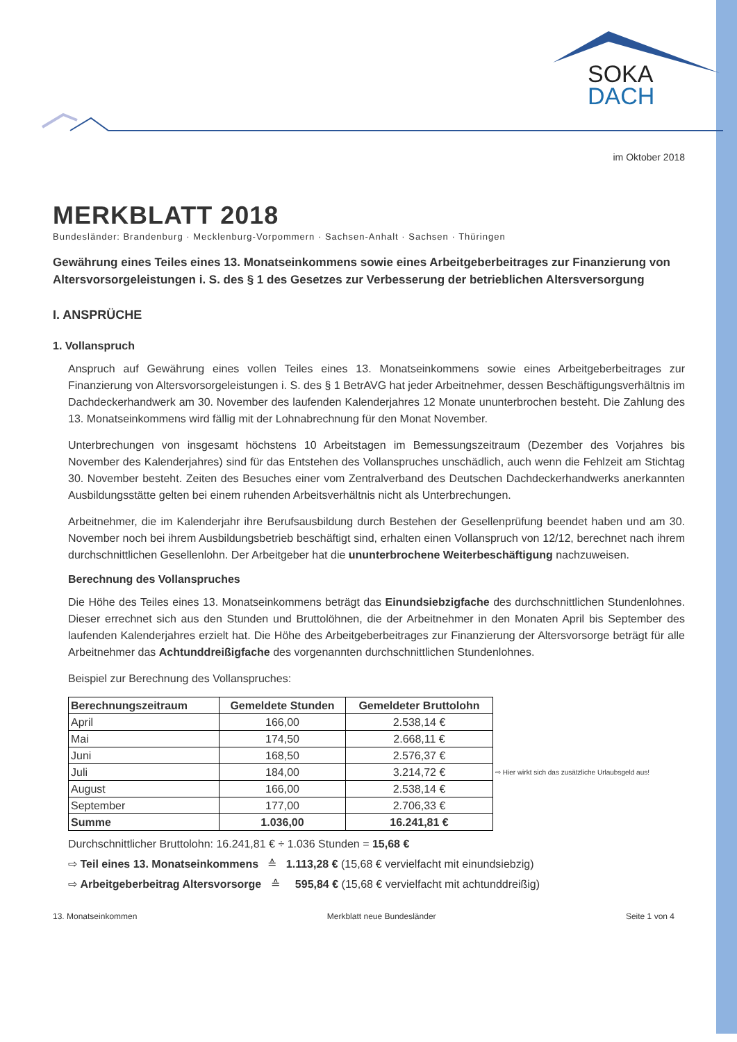SOKA
DACH
im Oktober 2018
MERKBLATT 2018
Bundesländer: Brandenburg · Mecklenburg-Vorpommern · Sachsen-Anhalt · Sachsen · Thüringen
Gewährung eines Teiles eines 13. Monatseinkommens sowie eines Arbeitgeberbeitrages zur Finanzierung von Altersvorsorgeleistungen i. S. des § 1 des Gesetzes zur Verbesserung der betrieblichen Altersversorgung
I. ANSPRÜCHE
1. Vollanspruch
Anspruch auf Gewährung eines vollen Teiles eines 13. Monatseinkommens sowie eines Arbeitgeberbeitrages zur Finanzierung von Altersvorsorgeleistungen i. S. des § 1 BetrAVG hat jeder Arbeitnehmer, dessen Beschäftigungsverhältnis im Dachdeckerhandwerk am 30. November des laufenden Kalenderjahres 12 Monate ununterbrochen besteht. Die Zahlung des 13. Monatseinkommens wird fällig mit der Lohnabrechnung für den Monat November.
Unterbrechungen von insgesamt höchstens 10 Arbeitstagen im Bemessungszeitraum (Dezember des Vorjahres bis November des Kalenderjahres) sind für das Entstehen des Vollanspruches unschädlich, auch wenn die Fehlzeit am Stichtag 30. November besteht. Zeiten des Besuches einer vom Zentralverband des Deutschen Dachdeckerhandwerks anerkannten Ausbildungsstätte gelten bei einem ruhenden Arbeitsverhältnis nicht als Unterbrechungen.
Arbeitnehmer, die im Kalenderjahr ihre Berufsausbildung durch Bestehen der Gesellenprüfung beendet haben und am 30. November noch bei ihrem Ausbildungsbetrieb beschäftigt sind, erhalten einen Vollanspruch von 12/12, berechnet nach ihrem durchschnittlichen Gesellenlohn. Der Arbeitgeber hat die ununterbrochene Weiterbeschäftigung nachzuweisen.
Berechnung des Vollanspruches
Die Höhe des Teiles eines 13. Monatseinkommens beträgt das Einundsiebzigfache des durchschnittlichen Stundenlohnes. Dieser errechnet sich aus den Stunden und Bruttolöhnen, die der Arbeitnehmer in den Monaten April bis September des laufenden Kalenderjahres erzielt hat. Die Höhe des Arbeitgeberbeitrages zur Finanzierung der Altersvorsorge beträgt für alle Arbeitnehmer das Achtunddreißigfache des vorgenannten durchschnittlichen Stundenlohnes.
Beispiel zur Berechnung des Vollanspruches:
| Berechnungszeitraum | Gemeldete Stunden | Gemeldeter Bruttolohn | |
| April | 166,00 | 2.538,14 € | |
| Mai | 174,50 | 2.668,11 € | |
| Juni | 168,50 | 2.576,37 € | |
| Juli | 184,00 | 3.214,72 € | ⇨ Hier wirkt sich das zusätzliche Urlaubsgeld aus! |
| August | 166,00 | 2.538,14 € | |
| September | 177,00 | 2.706,33 € | |
| Summe | 1.036,00 | 16.241,81 € | |
Durchschnittlicher Bruttolohn: 16.241,81 € ÷ 1.036 Stunden = 15,68 €
⇨ Teil eines 13. Monatseinkommens ≙ 1.113,28 € (15,68 € vervielfacht mit einundsiebzig)
⇨ Arbeitgeberbeitrag Altersvorsorge ≙ 595,84 € (15,68 € vervielfacht mit achtunddreißig)
13. Monatseinkommen Merkblatt neue Bundesländer Seite 1 von 4